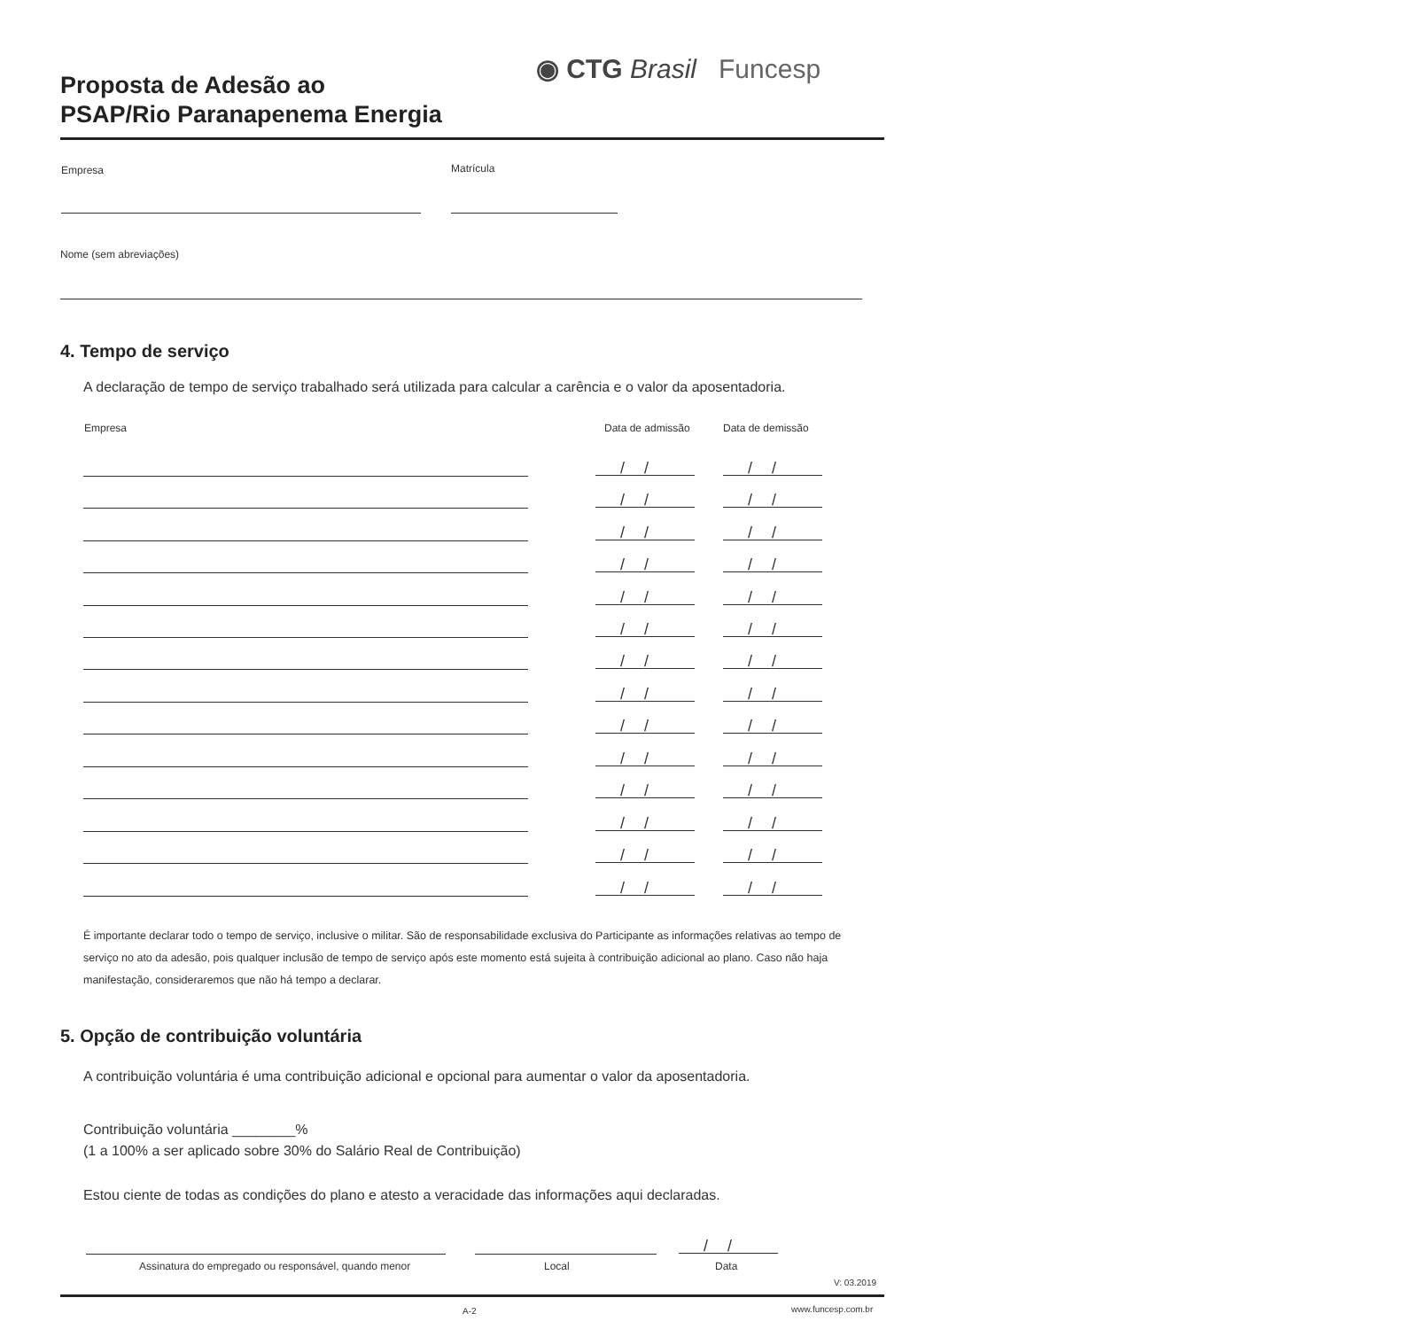Proposta de Adesão ao
PSAP/Rio Paranapenema Energia
◉ CTG Brasil Funcesp
Empresa Matrícula
Nome (sem abreviações)
4. Tempo de serviço
A declaração de tempo de serviço trabalhado será utilizada para calcular a carência e o valor da aposentadoria.
Empresa Data de admissão Data de demissão
// //
// //
// //
// //
// //
// //
// //
// //
// //
// //
// //
// //
// //
// //
É importante declarar todo o tempo de serviço, inclusive o militar. São de responsabilidade exclusiva do Participante as informações relativas ao tempo de serviço no ato da adesão, pois qualquer inclusão de tempo de serviço após este momento está sujeita à contribuição adicional ao plano. Caso não haja manifestação, consideraremos que não há tempo a declarar.
5. Opção de contribuição voluntária
A contribuição voluntária é uma contribuição adicional e opcional para aumentar o valor da aposentadoria.
Contribuição voluntária ________%
(1 a 100% a ser aplicado sobre 30% do Salário Real de Contribuição)
Estou ciente de todas as condições do plano e atesto a veracidade das informações aqui declaradas.
//
Assinatura do empregado ou responsável, quando menor
Local Data
V: 03.2019
A-2 www.funcesp.com.br